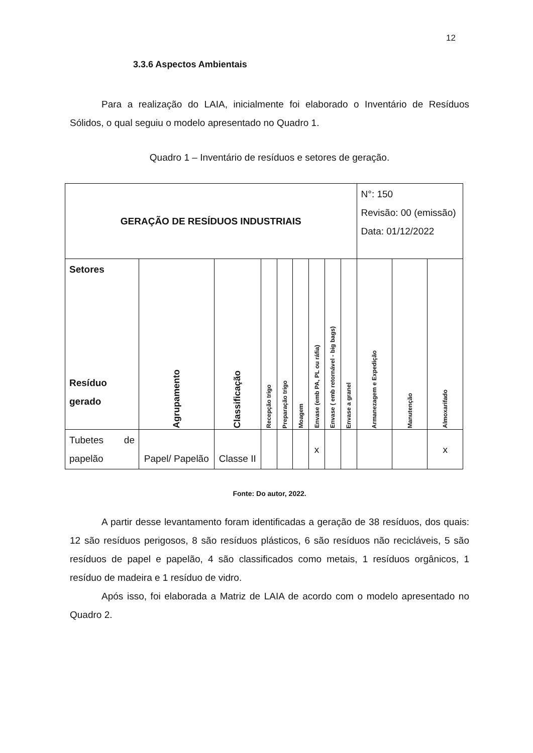12
3.3.6 Aspectos Ambientais
Para a realização do LAIA, inicialmente foi elaborado o Inventário de Resíduos Sólidos, o qual seguiu o modelo apresentado no Quadro 1.
Quadro 1 – Inventário de resíduos e setores de geração.
| GERAÇÃO DE RESÍDUOS INDUSTRIAIS | | | | | | | | | N°: 150 Revisão: 00 (emissão) Data: 01/12/2022 | | |
| Setores Resíduo gerado | Agrupamento | Classificação | Recepção trigo | Preparação trigo | Moagem | Envase (emb PA, PL ou ráfia) | Envase ( emb retornável - big bags) | Envase a granel | Armanezagem e Expedição | Manutenção | Almoxarifado |
| Tubetes de papelão | Papel/ Papelão | Classe II | | | | x | | | | | x |
Fonte: Do autor, 2022.
A partir desse levantamento foram identificadas a geração de 38 resíduos, dos quais: 12 são resíduos perigosos, 8 são resíduos plásticos, 6 são resíduos não recicláveis, 5 são resíduos de papel e papelão, 4 são classificados como metais, 1 resíduos orgânicos, 1 resíduo de madeira e 1 resíduo de vidro.
Após isso, foi elaborada a Matriz de LAIA de acordo com o modelo apresentado no Quadro 2.